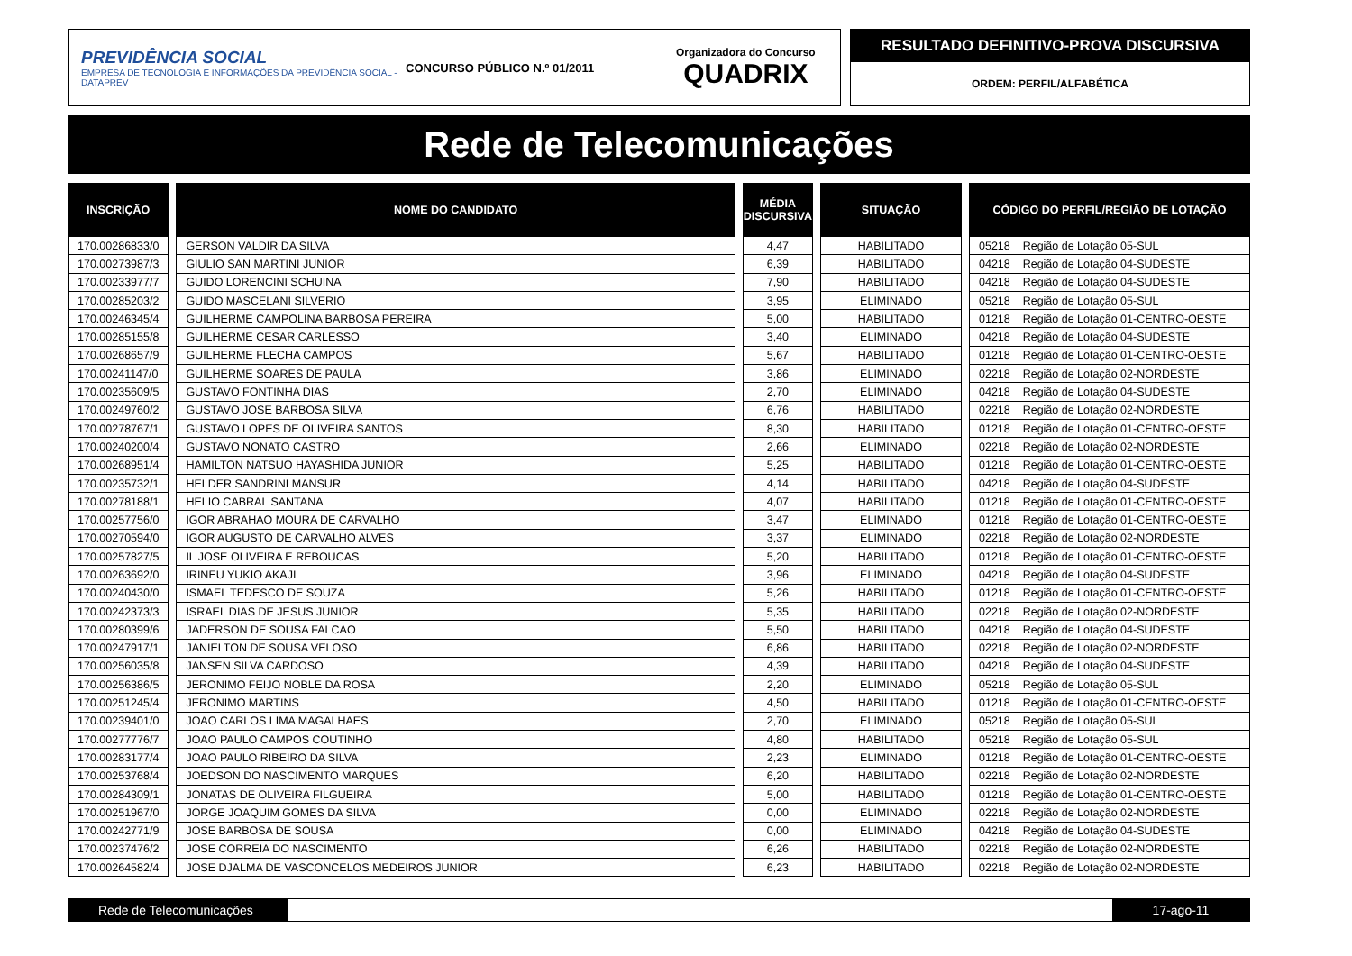PREVIDÊNCIA SOCIAL
EMPRESA DE TECNOLOGIA E INFORMAÇÕES DA PREVIDÊNCIA SOCIAL - DATAPREV
CONCURSO PÚBLICO N.º 01/2011
Organizadora do Concurso
QUADRIX
RESULTADO DEFINITIVO-PROVA DISCURSIVA
ORDEM: PERFIL/ALFABÉTICA
Rede de Telecomunicações
| INSCRIÇÃO | NOME DO CANDIDATO | MÉDIA DISCURSIVA | SITUAÇÃO | CÓDIGO DO PERFIL/REGIÃO DE LOTAÇÃO |
| --- | --- | --- | --- | --- |
| 170.00286833/0 | GERSON VALDIR DA SILVA | 4,47 | HABILITADO | 05218 Região de Lotação 05-SUL |
| 170.00273987/3 | GIULIO SAN MARTINI JUNIOR | 6,39 | HABILITADO | 04218 Região de Lotação 04-SUDESTE |
| 170.00233977/7 | GUIDO LORENCINI SCHUINA | 7,90 | HABILITADO | 04218 Região de Lotação 04-SUDESTE |
| 170.00285203/2 | GUIDO MASCELANI SILVERIO | 3,95 | ELIMINADO | 05218 Região de Lotação 05-SUL |
| 170.00246345/4 | GUILHERME CAMPOLINA BARBOSA PEREIRA | 5,00 | HABILITADO | 01218 Região de Lotação 01-CENTRO-OESTE |
| 170.00285155/8 | GUILHERME CESAR CARLESSO | 3,40 | ELIMINADO | 04218 Região de Lotação 04-SUDESTE |
| 170.00268657/9 | GUILHERME FLECHA CAMPOS | 5,67 | HABILITADO | 01218 Região de Lotação 01-CENTRO-OESTE |
| 170.00241147/0 | GUILHERME SOARES DE PAULA | 3,86 | ELIMINADO | 02218 Região de Lotação 02-NORDESTE |
| 170.00235609/5 | GUSTAVO FONTINHA DIAS | 2,70 | ELIMINADO | 04218 Região de Lotação 04-SUDESTE |
| 170.00249760/2 | GUSTAVO JOSE BARBOSA SILVA | 6,76 | HABILITADO | 02218 Região de Lotação 02-NORDESTE |
| 170.00278767/1 | GUSTAVO LOPES DE OLIVEIRA SANTOS | 8,30 | HABILITADO | 01218 Região de Lotação 01-CENTRO-OESTE |
| 170.00240200/4 | GUSTAVO NONATO CASTRO | 2,66 | ELIMINADO | 02218 Região de Lotação 02-NORDESTE |
| 170.00268951/4 | HAMILTON NATSUO HAYASHIDA JUNIOR | 5,25 | HABILITADO | 01218 Região de Lotação 01-CENTRO-OESTE |
| 170.00235732/1 | HELDER SANDRINI MANSUR | 4,14 | HABILITADO | 04218 Região de Lotação 04-SUDESTE |
| 170.00278188/1 | HELIO CABRAL SANTANA | 4,07 | HABILITADO | 01218 Região de Lotação 01-CENTRO-OESTE |
| 170.00257756/0 | IGOR ABRAHAO MOURA DE CARVALHO | 3,47 | ELIMINADO | 01218 Região de Lotação 01-CENTRO-OESTE |
| 170.00270594/0 | IGOR AUGUSTO DE CARVALHO ALVES | 3,37 | ELIMINADO | 02218 Região de Lotação 02-NORDESTE |
| 170.00257827/5 | IL JOSE OLIVEIRA E REBOUCAS | 5,20 | HABILITADO | 01218 Região de Lotação 01-CENTRO-OESTE |
| 170.00263692/0 | IRINEU YUKIO AKAJI | 3,96 | ELIMINADO | 04218 Região de Lotação 04-SUDESTE |
| 170.00240430/0 | ISMAEL TEDESCO DE SOUZA | 5,26 | HABILITADO | 01218 Região de Lotação 01-CENTRO-OESTE |
| 170.00242373/3 | ISRAEL DIAS DE JESUS JUNIOR | 5,35 | HABILITADO | 02218 Região de Lotação 02-NORDESTE |
| 170.00280399/6 | JADERSON DE SOUSA FALCAO | 5,50 | HABILITADO | 04218 Região de Lotação 04-SUDESTE |
| 170.00247917/1 | JANIELTON DE SOUSA VELOSO | 6,86 | HABILITADO | 02218 Região de Lotação 02-NORDESTE |
| 170.00256035/8 | JANSEN SILVA CARDOSO | 4,39 | HABILITADO | 04218 Região de Lotação 04-SUDESTE |
| 170.00256386/5 | JERONIMO FEIJO NOBLE DA ROSA | 2,20 | ELIMINADO | 05218 Região de Lotação 05-SUL |
| 170.00251245/4 | JERONIMO MARTINS | 4,50 | HABILITADO | 01218 Região de Lotação 01-CENTRO-OESTE |
| 170.00239401/0 | JOAO CARLOS LIMA MAGALHAES | 2,70 | ELIMINADO | 05218 Região de Lotação 05-SUL |
| 170.00277776/7 | JOAO PAULO CAMPOS COUTINHO | 4,80 | HABILITADO | 05218 Região de Lotação 05-SUL |
| 170.00283177/4 | JOAO PAULO RIBEIRO DA SILVA | 2,23 | ELIMINADO | 01218 Região de Lotação 01-CENTRO-OESTE |
| 170.00253768/4 | JOEDSON DO NASCIMENTO MARQUES | 6,20 | HABILITADO | 02218 Região de Lotação 02-NORDESTE |
| 170.00284309/1 | JONATAS DE OLIVEIRA FILGUEIRA | 5,00 | HABILITADO | 01218 Região de Lotação 01-CENTRO-OESTE |
| 170.00251967/0 | JORGE JOAQUIM GOMES DA SILVA | 0,00 | ELIMINADO | 02218 Região de Lotação 02-NORDESTE |
| 170.00242771/9 | JOSE BARBOSA DE SOUSA | 0,00 | ELIMINADO | 04218 Região de Lotação 04-SUDESTE |
| 170.00237476/2 | JOSE CORREIA DO NASCIMENTO | 6,26 | HABILITADO | 02218 Região de Lotação 02-NORDESTE |
| 170.00264582/4 | JOSE DJALMA DE VASCONCELOS MEDEIROS JUNIOR | 6,23 | HABILITADO | 02218 Região de Lotação 02-NORDESTE |
Rede de Telecomunicações 17-ago-11